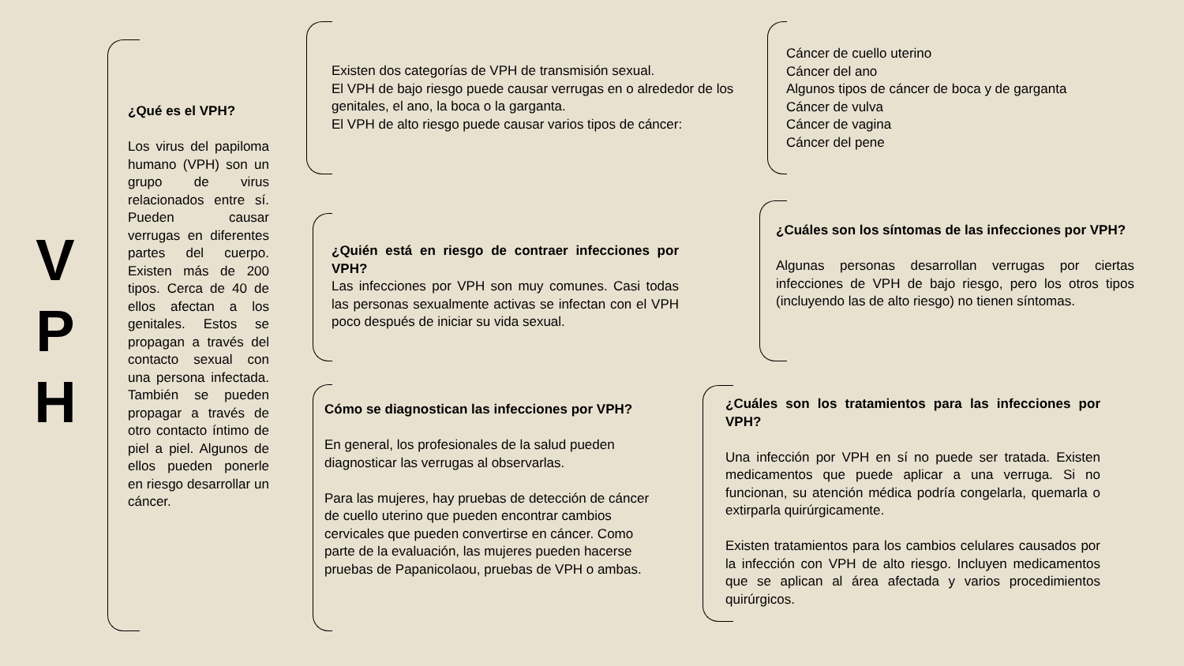V
P
H
¿Qué es el VPH?
Los virus del papiloma humano (VPH) son un grupo de virus relacionados entre sí. Pueden causar verrugas en diferentes partes del cuerpo. Existen más de 200 tipos. Cerca de 40 de ellos afectan a los genitales. Estos se propagan a través del contacto sexual con una persona infectada. También se pueden propagar a través de otro contacto íntimo de piel a piel. Algunos de ellos pueden ponerle en riesgo desarrollar un cáncer.
Existen dos categorías de VPH de transmisión sexual.
El VPH de bajo riesgo puede causar verrugas en o alrededor de los genitales, el ano, la boca o la garganta.
El VPH de alto riesgo puede causar varios tipos de cáncer:
Cáncer de cuello uterino
Cáncer del ano
Algunos tipos de cáncer de boca y de garganta
Cáncer de vulva
Cáncer de vagina
Cáncer del pene
¿Quién está en riesgo de contraer infecciones por VPH?
Las infecciones por VPH son muy comunes. Casi todas las personas sexualmente activas se infectan con el VPH poco después de iniciar su vida sexual.
¿Cuáles son los síntomas de las infecciones por VPH?
Algunas personas desarrollan verrugas por ciertas infecciones de VPH de bajo riesgo, pero los otros tipos (incluyendo las de alto riesgo) no tienen síntomas.
Cómo se diagnostican las infecciones por VPH?
En general, los profesionales de la salud pueden diagnosticar las verrugas al observarlas.
Para las mujeres, hay pruebas de detección de cáncer de cuello uterino que pueden encontrar cambios cervicales que pueden convertirse en cáncer. Como parte de la evaluación, las mujeres pueden hacerse pruebas de Papanicolaou, pruebas de VPH o ambas.
¿Cuáles son los tratamientos para las infecciones por VPH?
Una infección por VPH en sí no puede ser tratada. Existen medicamentos que puede aplicar a una verruga. Si no funcionan, su atención médica podría congelarla, quemarla o extirparla quirúrgicamente.
Existen tratamientos para los cambios celulares causados por la infección con VPH de alto riesgo. Incluyen medicamentos que se aplican al área afectada y varios procedimientos quirúrgicos.